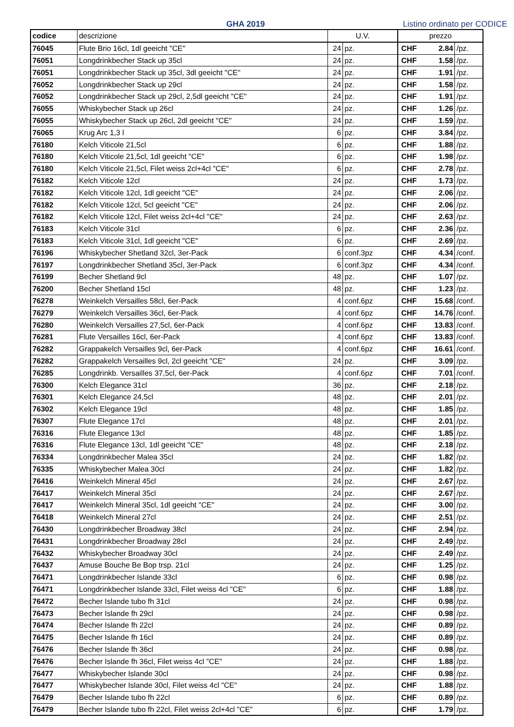GHA 2019
Listino ordinato per CODICE
| codice | descrizione | U.V. | | prezzo | | |
| --- | --- | --- | --- | --- | --- | --- |
| 76045 | Flute Brio 16cl, 1dl geeicht "CE" | 24 | pz. | CHF | 2.84 | /pz. |
| 76051 | Longdrinkbecher Stack up 35cl | 24 | pz. | CHF | 1.58 | /pz. |
| 76051 | Longdrinkbecher Stack up 35cl, 3dl geeicht "CE" | 24 | pz. | CHF | 1.91 | /pz. |
| 76052 | Longdrinkbecher Stack up 29cl | 24 | pz. | CHF | 1.58 | /pz. |
| 76052 | Longdrinkbecher Stack up 29cl, 2,5dl geeicht "CE" | 24 | pz. | CHF | 1.91 | /pz. |
| 76055 | Whiskybecher Stack up 26cl | 24 | pz. | CHF | 1.26 | /pz. |
| 76055 | Whiskybecher Stack up 26cl, 2dl geeicht "CE" | 24 | pz. | CHF | 1.59 | /pz. |
| 76065 | Krug Arc 1,3 l | 6 | pz. | CHF | 3.84 | /pz. |
| 76180 | Kelch Viticole 21,5cl | 6 | pz. | CHF | 1.88 | /pz. |
| 76180 | Kelch Viticole 21,5cl, 1dl geeicht "CE" | 6 | pz. | CHF | 1.98 | /pz. |
| 76180 | Kelch Viticole 21,5cl, Filet weiss 2cl+4cl "CE" | 6 | pz. | CHF | 2.78 | /pz. |
| 76182 | Kelch Viticole 12cl | 24 | pz. | CHF | 1.73 | /pz. |
| 76182 | Kelch Viticole 12cl, 1dl geeicht "CE" | 24 | pz. | CHF | 2.06 | /pz. |
| 76182 | Kelch Viticole 12cl, 5cl geeicht "CE" | 24 | pz. | CHF | 2.06 | /pz. |
| 76182 | Kelch Viticole 12cl, Filet weiss 2cl+4cl "CE" | 24 | pz. | CHF | 2.63 | /pz. |
| 76183 | Kelch Viticole 31cl | 6 | pz. | CHF | 2.36 | /pz. |
| 76183 | Kelch Viticole 31cl, 1dl geeicht "CE" | 6 | pz. | CHF | 2.69 | /pz. |
| 76196 | Whiskybecher Shetland 32cl, 3er-Pack | 6 | conf.3pz | CHF | 4.34 | /conf. |
| 76197 | Longdrinkbecher Shetland 35cl, 3er-Pack | 6 | conf.3pz | CHF | 4.34 | /conf. |
| 76199 | Becher Shetland 9cl | 48 | pz. | CHF | 1.07 | /pz. |
| 76200 | Becher Shetland 15cl | 48 | pz. | CHF | 1.23 | /pz. |
| 76278 | Weinkelch Versailles 58cl, 6er-Pack | 4 | conf.6pz | CHF | 15.68 | /conf. |
| 76279 | Weinkelch Versailles 36cl, 6er-Pack | 4 | conf.6pz | CHF | 14.76 | /conf. |
| 76280 | Weinkelch Versailles 27,5cl, 6er-Pack | 4 | conf.6pz | CHF | 13.83 | /conf. |
| 76281 | Flute Versailles 16cl, 6er-Pack | 4 | conf.6pz | CHF | 13.83 | /conf. |
| 76282 | Grappakelch Versailles 9cl, 6er-Pack | 4 | conf.6pz | CHF | 16.61 | /conf. |
| 76282 | Grappakelch Versailles 9cl, 2cl geeicht "CE" | 24 | pz. | CHF | 3.09 | /pz. |
| 76285 | Longdrinkb. Versailles 37,5cl, 6er-Pack | 4 | conf.6pz | CHF | 7.01 | /conf. |
| 76300 | Kelch Elegance 31cl | 36 | pz. | CHF | 2.18 | /pz. |
| 76301 | Kelch Elegance 24,5cl | 48 | pz. | CHF | 2.01 | /pz. |
| 76302 | Kelch Elegance 19cl | 48 | pz. | CHF | 1.85 | /pz. |
| 76307 | Flute Elegance 17cl | 48 | pz. | CHF | 2.01 | /pz. |
| 76316 | Flute Elegance 13cl | 48 | pz. | CHF | 1.85 | /pz. |
| 76316 | Flute Elegance 13cl, 1dl geeicht "CE" | 48 | pz. | CHF | 2.18 | /pz. |
| 76334 | Longdrinkbecher Malea 35cl | 24 | pz. | CHF | 1.82 | /pz. |
| 76335 | Whiskybecher Malea 30cl | 24 | pz. | CHF | 1.82 | /pz. |
| 76416 | Weinkelch Mineral 45cl | 24 | pz. | CHF | 2.67 | /pz. |
| 76417 | Weinkelch Mineral 35cl | 24 | pz. | CHF | 2.67 | /pz. |
| 76417 | Weinkelch Mineral 35cl, 1dl geeicht "CE" | 24 | pz. | CHF | 3.00 | /pz. |
| 76418 | Weinkelch Mineral 27cl | 24 | pz. | CHF | 2.51 | /pz. |
| 76430 | Longdrinkbecher Broadway 38cl | 24 | pz. | CHF | 2.94 | /pz. |
| 76431 | Longdrinkbecher Broadway 28cl | 24 | pz. | CHF | 2.49 | /pz. |
| 76432 | Whiskybecher Broadway 30cl | 24 | pz. | CHF | 2.49 | /pz. |
| 76437 | Amuse Bouche Be Bop trsp. 21cl | 24 | pz. | CHF | 1.25 | /pz. |
| 76471 | Longdrinkbecher Islande 33cl | 6 | pz. | CHF | 0.98 | /pz. |
| 76471 | Longdrinkbecher Islande 33cl, Filet weiss 4cl "CE" | 6 | pz. | CHF | 1.88 | /pz. |
| 76472 | Becher Islande tubo fh 31cl | 24 | pz. | CHF | 0.98 | /pz. |
| 76473 | Becher Islande fh 29cl | 24 | pz. | CHF | 0.98 | /pz. |
| 76474 | Becher Islande fh 22cl | 24 | pz. | CHF | 0.89 | /pz. |
| 76475 | Becher Islande fh 16cl | 24 | pz. | CHF | 0.89 | /pz. |
| 76476 | Becher Islande fh 36cl | 24 | pz. | CHF | 0.98 | /pz. |
| 76476 | Becher Islande fh 36cl, Filet weiss 4cl "CE" | 24 | pz. | CHF | 1.88 | /pz. |
| 76477 | Whiskybecher Islande 30cl | 24 | pz. | CHF | 0.98 | /pz. |
| 76477 | Whiskybecher Islande 30cl, Filet weiss 4cl "CE" | 24 | pz. | CHF | 1.88 | /pz. |
| 76479 | Becher Islande tubo fh 22cl | 6 | pz. | CHF | 0.89 | /pz. |
| 76479 | Becher Islande tubo fh 22cl, Filet weiss 2cl+4cl "CE" | 6 | pz. | CHF | 1.79 | /pz. |